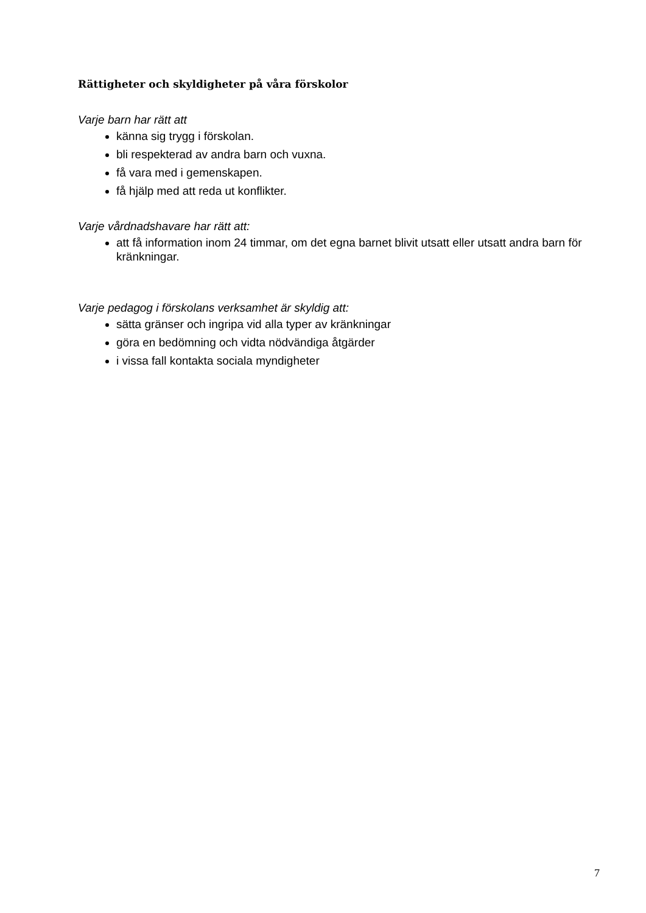Rättigheter och skyldigheter på våra förskolor
Varje barn har rätt att
känna sig trygg i förskolan.
bli respekterad av andra barn och vuxna.
få vara med i gemenskapen.
få hjälp med att reda ut konflikter.
Varje vårdnadshavare har rätt att:
att få information inom 24 timmar, om det egna barnet blivit utsatt eller utsatt andra barn för kränkningar.
Varje pedagog i förskolans verksamhet är skyldig att:
sätta gränser och ingripa vid alla typer av kränkningar
göra en bedömning och vidta nödvändiga åtgärder
i vissa fall kontakta sociala myndigheter
7